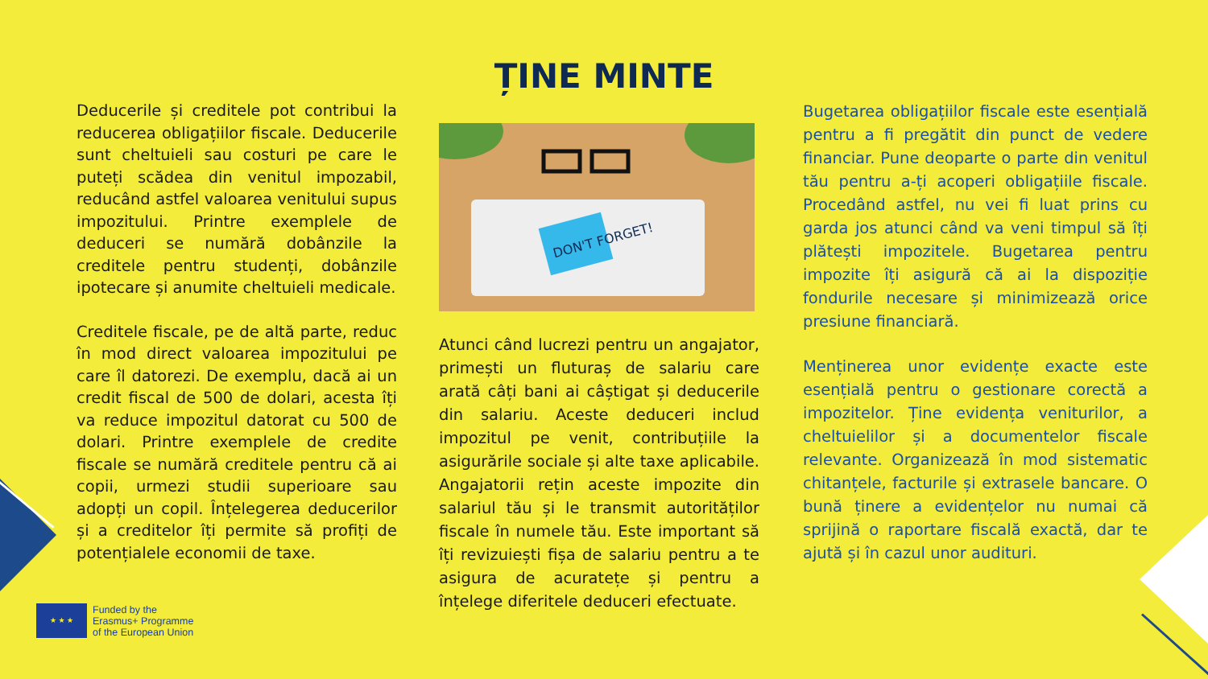ȚINE MINTE
Deducerile și creditele pot contribui la reducerea obligațiilor fiscale. Deducerile sunt cheltuieli sau costuri pe care le puteți scădea din venitul impozabil, reducând astfel valoarea venitului supus impozitului. Printre exemplele de deduceri se numără dobânzile la creditele pentru studenți, dobânzile ipotecare și anumite cheltuieli medicale.
Creditele fiscale, pe de altă parte, reduc în mod direct valoarea impozitului pe care îl datorezi. De exemplu, dacă ai un credit fiscal de 500 de dolari, acesta îți va reduce impozitul datorat cu 500 de dolari. Printre exemplele de credite fiscale se numără creditele pentru că ai copii, urmezi studii superioare sau adopți un copil. Înțelegerea deducerilor și a creditelor îți permite să profiți de potențialele economii de taxe.
DON'T FORGET!
Atunci când lucrezi pentru un angajator, primești un fluturaș de salariu care arată câți bani ai câștigat și deducerile din salariu. Aceste deduceri includ impozitul pe venit, contribuțiile la asigurările sociale și alte taxe aplicabile. Angajatorii rețin aceste impozite din salariul tău și le transmit autorităților fiscale în numele tău. Este important să îți revizuiești fișa de salariu pentru a te asigura de acuratețe și pentru a înțelege diferitele deduceri efectuate.
Bugetarea obligațiilor fiscale este esențială pentru a fi pregătit din punct de vedere financiar. Pune deoparte o parte din venitul tău pentru a-ți acoperi obligațiile fiscale. Procedând astfel, nu vei fi luat prins cu garda jos atunci când va veni timpul să îți plătești impozitele. Bugetarea pentru impozite îți asigură că ai la dispoziție fondurile necesare și minimizează orice presiune financiară.
Menținerea unor evidențe exacte este esențială pentru o gestionare corectă a impozitelor. Ține evidența veniturilor, a cheltuielilor și a documentelor fiscale relevante. Organizează în mod sistematic chitanțele, facturile și extrasele bancare. O bună ținere a evidențelor nu numai că sprijină o raportare fiscală exactă, dar te ajută și în cazul unor audituri.
★ ★ ★
Funded by the
Erasmus+ Programme
of the European Union